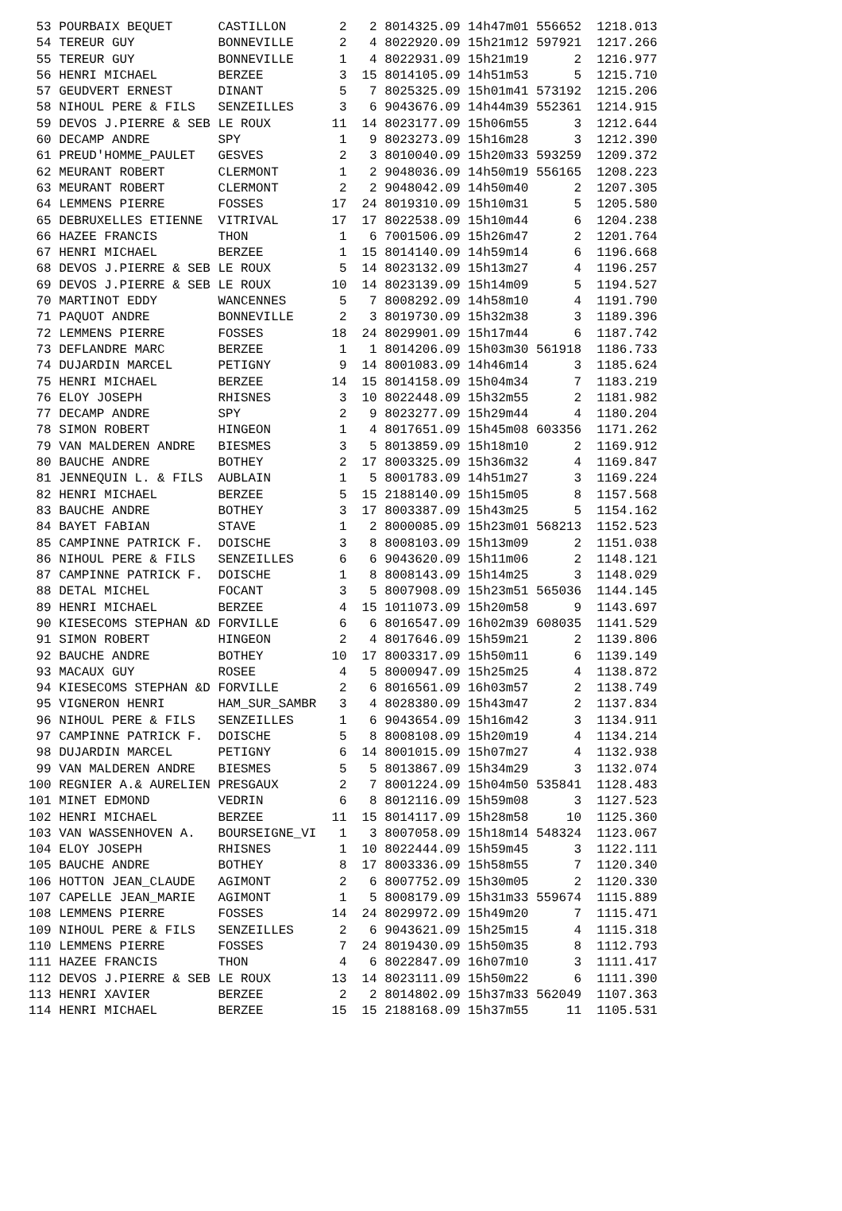53 POURBAIX BEQUET      CASTILLON       2   2 8014325.09 14h47m01 556652  1218.013
 54 TEREUR GUY           BONNEVILLE      2   4 8022920.09 15h21m12 597921  1217.266
 55 TEREUR GUY           BONNEVILLE      1   4 8022931.09 15h21m19      2  1216.977
 56 HENRI MICHAEL        BERZEE          3  15 8014105.09 14h51m53      5  1215.710
 57 GEUDVERT ERNEST      DINANT          5   7 8025325.09 15h01m41 573192  1215.206
 58 NIHOUL PERE & FILS   SENZEILLES      3   6 9043676.09 14h44m39 552361  1214.915
 59 DEVOS J.PIERRE & SEB LE ROUX        11  14 8023177.09 15h06m55      3  1212.644
 60 DECAMP ANDRE         SPY             1   9 8023273.09 15h16m28      3  1212.390
 61 PREUD'HOMME_PAULET   GESVES          2   3 8010040.09 15h20m33 593259  1209.372
 62 MEURANT ROBERT       CLERMONT        1   2 9048036.09 14h50m19 556165  1208.223
 63 MEURANT ROBERT       CLERMONT        2   2 9048042.09 14h50m40      2  1207.305
 64 LEMMENS PIERRE       FOSSES         17  24 8019310.09 15h10m31      5  1205.580
 65 DEBRUXELLES ETIENNE  VITRIVAL       17  17 8022538.09 15h10m44      6  1204.238
 66 HAZEE FRANCIS        THON            1   6 7001506.09 15h26m47      2  1201.764
 67 HENRI MICHAEL        BERZEE          1  15 8014140.09 14h59m14      6  1196.668
 68 DEVOS J.PIERRE & SEB LE ROUX         5  14 8023132.09 15h13m27      4  1196.257
 69 DEVOS J.PIERRE & SEB LE ROUX        10  14 8023139.09 15h14m09      5  1194.527
 70 MARTINOT EDDY        WANCENNES       5   7 8008292.09 14h58m10      4  1191.790
 71 PAQUOT ANDRE         BONNEVILLE      2   3 8019730.09 15h32m38      3  1189.396
 72 LEMMENS PIERRE       FOSSES         18  24 8029901.09 15h17m44      6  1187.742
 73 DEFLANDRE MARC       BERZEE          1   1 8014206.09 15h03m30 561918  1186.733
 74 DUJARDIN MARCEL      PETIGNY         9  14 8001083.09 14h46m14      3  1185.624
 75 HENRI MICHAEL        BERZEE         14  15 8014158.09 15h04m34      7  1183.219
 76 ELOY JOSEPH          RHISNES         3  10 8022448.09 15h32m55      2  1181.982
 77 DECAMP ANDRE         SPY             2   9 8023277.09 15h29m44      4  1180.204
 78 SIMON ROBERT         HINGEON         1   4 8017651.09 15h45m08 603356  1171.262
 79 VAN MALDEREN ANDRE   BIESMES         3   5 8013859.09 15h18m10      2  1169.912
 80 BAUCHE ANDRE         BOTHEY          2  17 8003325.09 15h36m32      4  1169.847
 81 JENNEQUIN L. & FILS  AUBLAIN         1   5 8001783.09 14h51m27      3  1169.224
 82 HENRI MICHAEL        BERZEE          5  15 2188140.09 15h15m05      8  1157.568
 83 BAUCHE ANDRE         BOTHEY          3  17 8003387.09 15h43m25      5  1154.162
 84 BAYET FABIAN         STAVE           1   2 8000085.09 15h23m01 568213  1152.523
 85 CAMPINNE PATRICK F.  DOISCHE         3   8 8008103.09 15h13m09      2  1151.038
 86 NIHOUL PERE & FILS   SENZEILLES      6   6 9043620.09 15h11m06      2  1148.121
 87 CAMPINNE PATRICK F.  DOISCHE         1   8 8008143.09 15h14m25      3  1148.029
 88 DETAL MICHEL         FOCANT          3   5 8007908.09 15h23m51 565036  1144.145
 89 HENRI MICHAEL        BERZEE          4  15 1011073.09 15h20m58      9  1143.697
 90 KIESECOMS STEPHAN &D FORVILLE        6   6 8016547.09 16h02m39 608035  1141.529
 91 SIMON ROBERT         HINGEON         2   4 8017646.09 15h59m21      2  1139.806
 92 BAUCHE ANDRE         BOTHEY         10  17 8003317.09 15h50m11      6  1139.149
 93 MACAUX GUY           ROSEE           4   5 8000947.09 15h25m25      4  1138.872
 94 KIESECOMS STEPHAN &D FORVILLE        2   6 8016561.09 16h03m57      2  1138.749
 95 VIGNERON HENRI       HAM_SUR_SAMBR   3   4 8028380.09 15h43m47      2  1137.834
 96 NIHOUL PERE & FILS   SENZEILLES      1   6 9043654.09 15h16m42      3  1134.911
 97 CAMPINNE PATRICK F.  DOISCHE         5   8 8008108.09 15h20m19      4  1134.214
 98 DUJARDIN MARCEL      PETIGNY         6  14 8001015.09 15h07m27      4  1132.938
 99 VAN MALDEREN ANDRE   BIESMES         5   5 8013867.09 15h34m29      3  1132.074
100 REGNIER A.& AURELIEN PRESGAUX        2   7 8001224.09 15h04m50 535841  1128.483
101 MINET EDMOND         VEDRIN          6   8 8012116.09 15h59m08      3  1127.523
102 HENRI MICHAEL        BERZEE         11  15 8014117.09 15h28m58     10  1125.360
103 VAN WASSENHOVEN A.   BOURSEIGNE_VI   1   3 8007058.09 15h18m14 548324  1123.067
104 ELOY JOSEPH          RHISNES         1  10 8022444.09 15h59m45      3  1122.111
105 BAUCHE ANDRE         BOTHEY          8  17 8003336.09 15h58m55      7  1120.340
106 HOTTON JEAN_CLAUDE   AGIMONT         2   6 8007752.09 15h30m05      2  1120.330
107 CAPELLE JEAN_MARIE   AGIMONT         1   5 8008179.09 15h31m33 559674  1115.889
108 LEMMENS PIERRE       FOSSES         14  24 8029972.09 15h49m20      7  1115.471
109 NIHOUL PERE & FILS   SENZEILLES      2   6 9043621.09 15h25m15      4  1115.318
110 LEMMENS PIERRE       FOSSES          7  24 8019430.09 15h50m35      8  1112.793
111 HAZEE FRANCIS        THON            4   6 8022847.09 16h07m10      3  1111.417
112 DEVOS J.PIERRE & SEB LE ROUX        13  14 8023111.09 15h50m22      6  1111.390
113 HENRI XAVIER         BERZEE          2   2 8014802.09 15h37m33 562049  1107.363
114 HENRI MICHAEL        BERZEE         15  15 2188168.09 15h37m55     11  1105.531